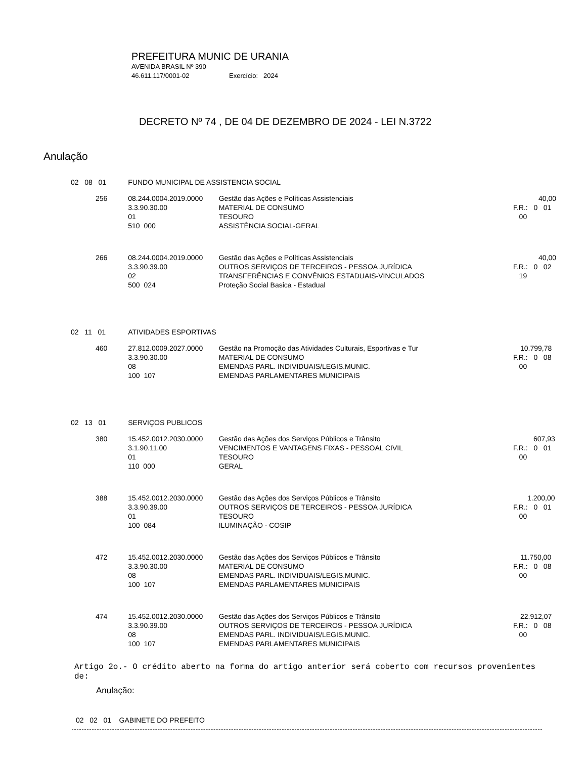PREFEITURA MUNIC DE URANIA
AVENIDA BRASIL Nº 390
46.611.117/0001-02 Exercício: 2024
DECRETO Nº 74 , DE 04 DE DEZEMBRO DE 2024 - LEI N.3722
Anulação
| 02 08 01 | | FUNDO MUNICIPAL DE ASSISTENCIA SOCIAL | | | |
| | 256 | 08.244.0004.2019.0000 3.3.90.30.00 01 510 000 | Gestão das Ações e Políticas Assistenciais MATERIAL DE CONSUMO TESOURO ASSISTÊNCIA SOCIAL-GERAL | | 40,00 F.R.: 0 01 00 |
| | 266 | 08.244.0004.2019.0000 3.3.90.39.00 02 500 024 | Gestão das Ações e Políticas Assistenciais OUTROS SERVIÇOS DE TERCEIROS - PESSOA JURÍDICA TRANSFERÊNCIAS E CONVÊNIOS ESTADUAIS-VINCULADOS Proteção Social Basica - Estadual | | 40,00 F.R.: 0 02 19 |
| 02 11 01 | | ATIVIDADES ESPORTIVAS | | | |
| | 460 | 27.812.0009.2027.0000 3.3.90.30.00 08 100 107 | Gestão na Promoção das Atividades Culturais, Esportivas e Tur MATERIAL DE CONSUMO EMENDAS PARL. INDIVIDUAIS/LEGIS.MUNIC. EMENDAS PARLAMENTARES MUNICIPAIS | | 10.799,78 F.R.: 0 08 00 |
| 02 13 01 | | SERVIÇOS PUBLICOS | | | |
| | 380 | 15.452.0012.2030.0000 3.1.90.11.00 01 110 000 | Gestão das Ações dos Serviços Públicos e Trânsito VENCIMENTOS E VANTAGENS FIXAS - PESSOAL CIVIL TESOURO GERAL | | 607,93 F.R.: 0 01 00 |
| | 388 | 15.452.0012.2030.0000 3.3.90.39.00 01 100 084 | Gestão das Ações dos Serviços Públicos e Trânsito OUTROS SERVIÇOS DE TERCEIROS - PESSOA JURÍDICA TESOURO ILUMINAÇÃO - COSIP | | 1.200,00 F.R.: 0 01 00 |
| | 472 | 15.452.0012.2030.0000 3.3.90.30.00 08 100 107 | Gestão das Ações dos Serviços Públicos e Trânsito MATERIAL DE CONSUMO EMENDAS PARL. INDIVIDUAIS/LEGIS.MUNIC. EMENDAS PARLAMENTARES MUNICIPAIS | | 11.750,00 F.R.: 0 08 00 |
| | 474 | 15.452.0012.2030.0000 3.3.90.39.00 08 100 107 | Gestão das Ações dos Serviços Públicos e Trânsito OUTROS SERVIÇOS DE TERCEIROS - PESSOA JURÍDICA EMENDAS PARL. INDIVIDUAIS/LEGIS.MUNIC. EMENDAS PARLAMENTARES MUNICIPAIS | | 22.912,07 F.R.: 0 08 00 |
Artigo 2o.- O crédito aberto na forma do artigo anterior será coberto com recursos provenientes de:
Anulação:
02 02 01 GABINETE DO PREFEITO